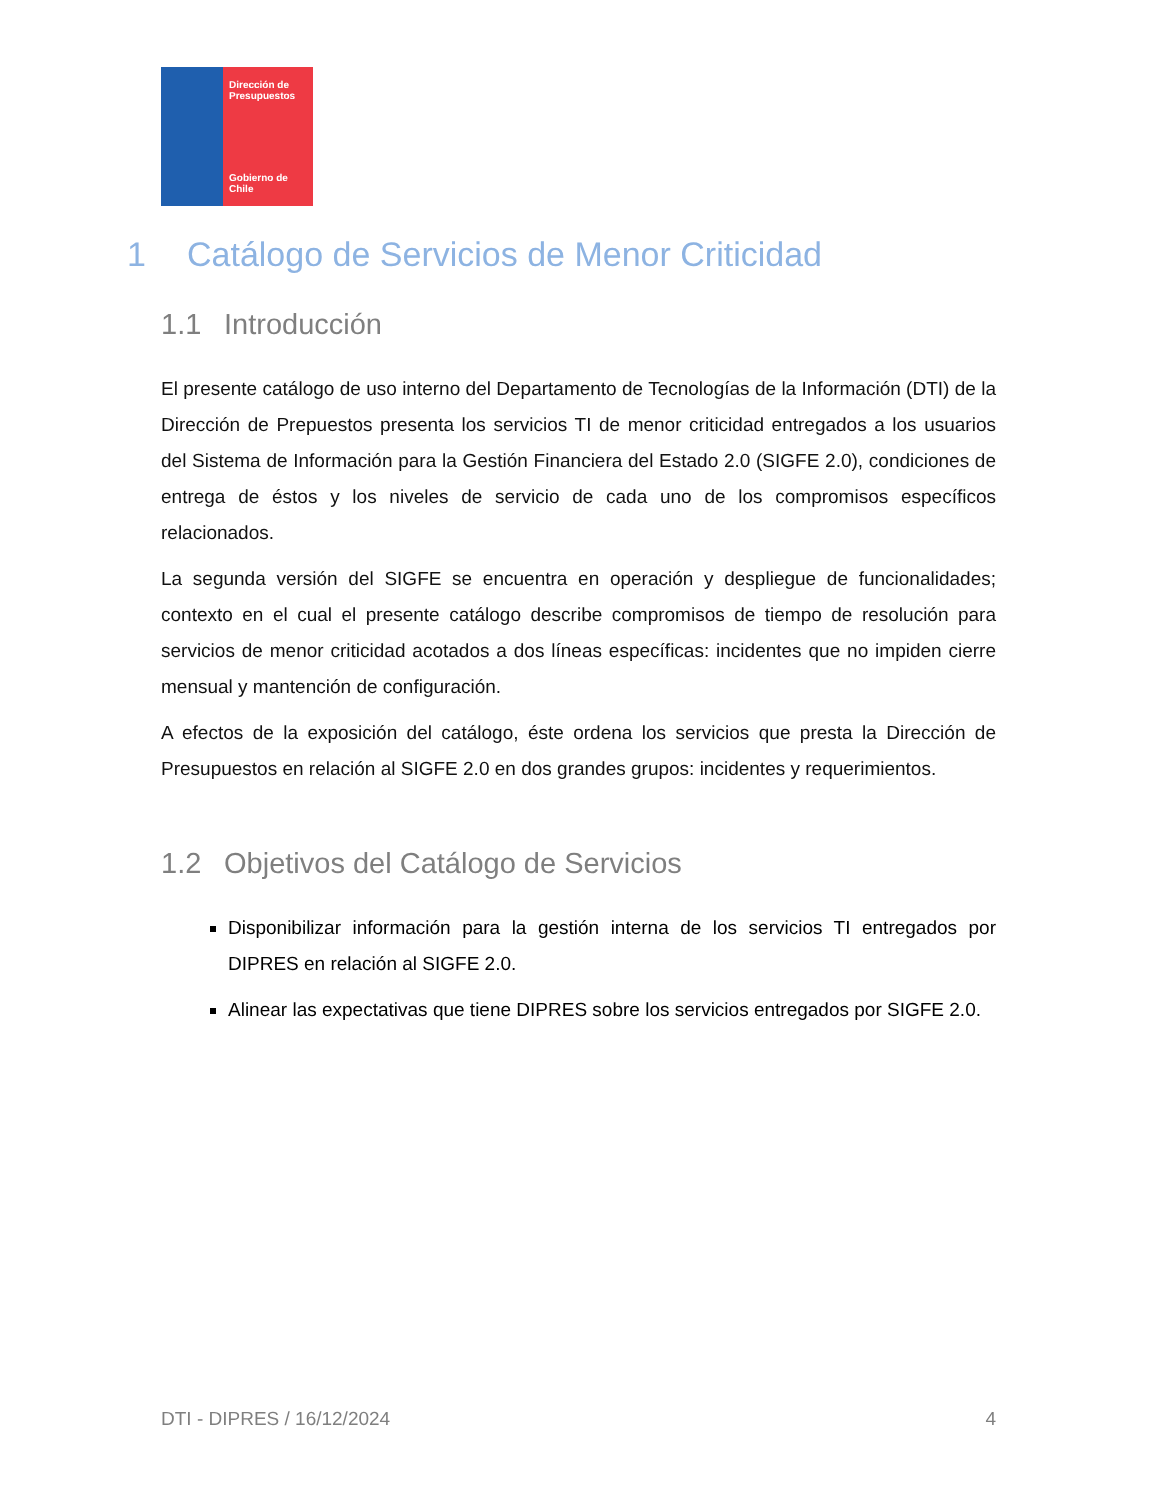Dirección de Presupuestos
Gobierno de Chile
1 Catálogo de Servicios de Menor Criticidad
1.1 Introducción
El presente catálogo de uso interno del Departamento de Tecnologías de la Información (DTI) de la Dirección de Prepuestos presenta los servicios TI de menor criticidad entregados a los usuarios del Sistema de Información para la Gestión Financiera del Estado 2.0 (SIGFE 2.0), condiciones de entrega de éstos y los niveles de servicio de cada uno de los compromisos específicos relacionados.
La segunda versión del SIGFE se encuentra en operación y despliegue de funcionalidades; contexto en el cual el presente catálogo describe compromisos de tiempo de resolución para servicios de menor criticidad acotados a dos líneas específicas: incidentes que no impiden cierre mensual y mantención de configuración.
A efectos de la exposición del catálogo, éste ordena los servicios que presta la Dirección de Presupuestos en relación al SIGFE 2.0 en dos grandes grupos: incidentes y requerimientos.
1.2 Objetivos del Catálogo de Servicios
Disponibilizar información para la gestión interna de los servicios TI entregados por DIPRES en relación al SIGFE 2.0.
Alinear las expectativas que tiene DIPRES sobre los servicios entregados por SIGFE 2.0.
DTI - DIPRES / 16/12/2024 4